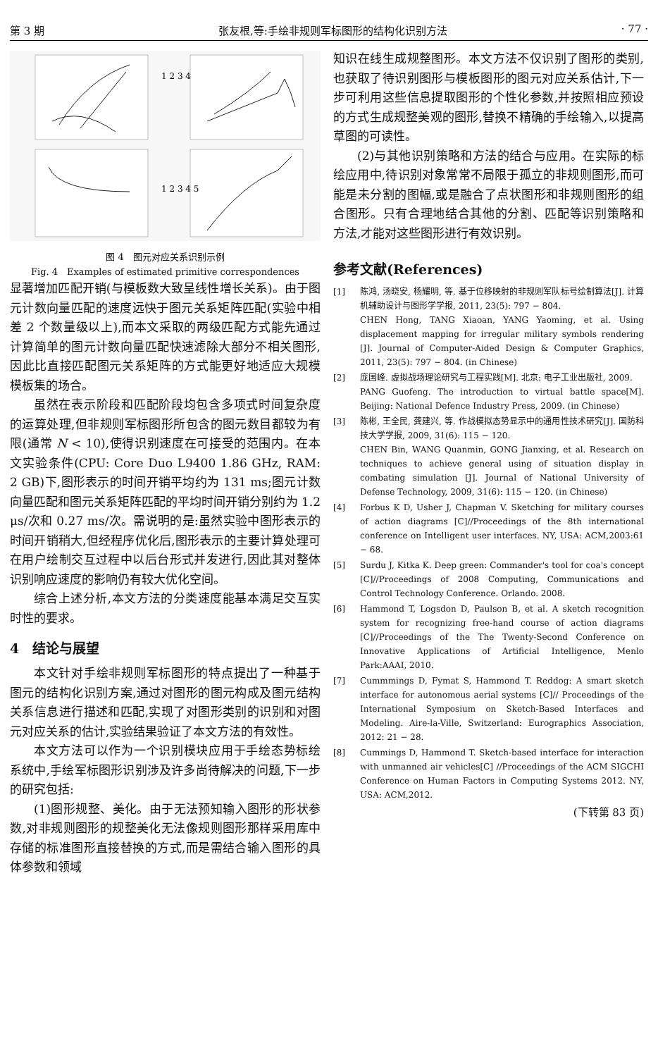第 3 期 张友根,等:手绘非规则军标图形的结构化识别方法 · 77 ·
1 2 3 4
1 2 3 4 5
图 4　图元对应关系识别示例
Fig. 4　Examples of estimated primitive correspondences
显著增加匹配开销(与模板数大致呈线性增长关系)。由于图元计数向量匹配的速度远快于图元关系矩阵匹配(实验中相差 2 个数量级以上),而本文采取的两级匹配方式能先通过计算简单的图元计数向量匹配快速滤除大部分不相关图形,因此比直接匹配图元关系矩阵的方式能更好地适应大规模模板集的场合。
虽然在表示阶段和匹配阶段均包含多项式时间复杂度的运算处理,但非规则军标图形所包含的图元数目都较为有限(通常 N < 10),使得识别速度在可接受的范围内。在本文实验条件(CPU: Core Duo L9400 1.86 GHz, RAM: 2 GB)下,图形表示的时间开销平均约为 131 ms;图元计数向量匹配和图元关系矩阵匹配的平均时间开销分别约为 1.2 μs/次和 0.27 ms/次。需说明的是:虽然实验中图形表示的时间开销稍大,但经程序优化后,图形表示的主要计算处理可在用户绘制交互过程中以后台形式并发进行,因此其对整体识别响应速度的影响仍有较大优化空间。
综合上述分析,本文方法的分类速度能基本满足交互实时性的要求。
4　结论与展望
本文针对手绘非规则军标图形的特点提出了一种基于图元的结构化识别方案,通过对图形的图元构成及图元结构关系信息进行描述和匹配,实现了对图形类别的识别和对图元对应关系的估计,实验结果验证了本文方法的有效性。
本文方法可以作为一个识别模块应用于手绘态势标绘系统中,手绘军标图形识别涉及许多尚待解决的问题,下一步的研究包括:
(1)图形规整、美化。由于无法预知输入图形的形状参数,对非规则图形的规整美化无法像规则图形那样采用库中存储的标准图形直接替换的方式,而是需结合输入图形的具体参数和领域
知识在线生成规整图形。本文方法不仅识别了图形的类别,也获取了待识别图形与模板图形的图元对应关系估计,下一步可利用这些信息提取图形的个性化参数,并按照相应预设的方式生成规整美观的图形,替换不精确的手绘输入,以提高草图的可读性。
(2)与其他识别策略和方法的结合与应用。在实际的标绘应用中,待识别对象常常不局限于孤立的非规则图形,而可能是未分割的图幅,或是融合了点状图形和非规则图形的组合图形。只有合理地结合其他的分割、匹配等识别策略和方法,才能对这些图形进行有效识别。
参考文献(References)
[1] 陈鸿, 汤晓安, 杨耀明, 等. 基于位移映射的非规则军队标号绘制算法[J]. 计算机辅助设计与图形学学报, 2011, 23(5): 797 − 804.
CHEN Hong, TANG Xiaoan, YANG Yaoming, et al. Using displacement mapping for irregular military symbols rendering [J]. Journal of Computer-Aided Design & Computer Graphics, 2011, 23(5): 797 − 804. (in Chinese)
[2] 庞国峰. 虚拟战场理论研究与工程实践[M]. 北京: 电子工业出版社, 2009.
PANG Guofeng. The introduction to virtual battle space[M]. Beijing: National Defence Industry Press, 2009. (in Chinese)
[3] 陈彬, 王全民, 龚建兴, 等. 作战模拟态势显示中的通用性技术研究[J]. 国防科技大学学报, 2009, 31(6): 115 − 120.
CHEN Bin, WANG Quanmin, GONG Jianxing, et al. Research on techniques to achieve general using of situation display in combating simulation [J]. Journal of National University of Defense Technology, 2009, 31(6): 115 − 120. (in Chinese)
[4] Forbus K D, Usher J, Chapman V. Sketching for military courses of action diagrams [C]//Proceedings of the 8th international conference on Intelligent user interfaces. NY, USA: ACM,2003:61 − 68.
[5] Surdu J, Kitka K. Deep green: Commander's tool for coa's concept [C]//Proceedings of 2008 Computing, Communications and Control Technology Conference. Orlando. 2008.
[6] Hammond T, Logsdon D, Paulson B, et al. A sketch recognition system for recognizing free-hand course of action diagrams [C]//Proceedings of the The Twenty-Second Conference on Innovative Applications of Artificial Intelligence, Menlo Park:AAAI, 2010.
[7] Cummmings D, Fymat S, Hammond T. Reddog: A smart sketch interface for autonomous aerial systems [C]// Proceedings of the International Symposium on Sketch-Based Interfaces and Modeling. Aire-la-Ville, Switzerland: Eurographics Association, 2012: 21 − 28.
[8] Cummings D, Hammond T. Sketch-based interface for interaction with unmanned air vehicles[C] //Proceedings of the ACM SIGCHI Conference on Human Factors in Computing Systems 2012. NY, USA: ACM,2012.
(下转第 83 页)